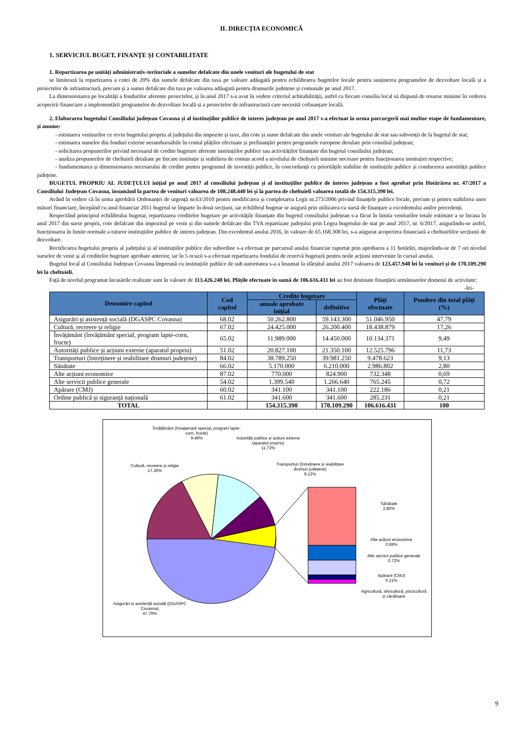II. DIRECȚIA ECONOMICĂ
1. SERVICIUL BUGET, FINANȚE ȘI CONTABILITATE
1. Repartizarea pe unități administrativ-teritoriale a sumelor defalcate din unele venituri ale bugetului de stat
se limitează la repartizarea a cotei de 20% din sumele defalcate din taxa pe valoare adăugată pentru echilibrarea bugetelor locale pentru susținerea programelor de dezvoltare locală și a proiectelor de infrastructură, precum și a sumei defalcate din taxa pe valoarea adăugată pentru drumurile județene și comunale pe anul 2017.
La dimensionarea pe localități a fondurilor aferente proiectelor, și în anul 2017 s-a avut în vedere criteriul achitabilității, astfel ca fiecare consiliu local să dispună de resurse minime în vederea acoperirii financiare a implementării programelor de dezvoltare locală și a proiectelor de infrastructură care necesită cofinanțare locală.
2. Elaborarea bugetului Consiliului județean Covasna și al instituțiilor publice de interes județean pe anul 2017 s-a efectuat în urma parcurgerii mai multor etape de fundamentare, și anume:
- estimarea veniturilor ce revin bugetului propriu al județului din impozite și taxe, din cote și sume defalcate din unele venituri ale bugetului de stat sau subvenții de la bugetul de stat;
- estimarea sumelor din fonduri externe nerambursabile în contul plăților efectuate și prefinanțări pentru programele europene derulate prin consiliul județean;
- solicitarea propunerilor privind necesarul de credite bugetare aferente instituțiilor publice sau activităților finanțate din bugetul consiliului județean;
- analiza propunerilor de cheltuieli detaliate pe fiecare instituție și stabilirea de comun acord a nivelului de cheltuieli minime necesare pentru funcționarea instituției respective;
- fundamentarea și dimensionarea necesarului de credite pentru programul de investiții publice, în concordanță cu prioritățile stabilite de instituțiile publice și conducerea autorității publice județene.
BUGETUL PROPRIU AL JUDEȚULUI inițial pe anul 2017 al consiliului județean și al instituțiilor publice de interes județean a fost aprobat prin Hotărârea nr. 47/2017 a Consiliului Județean Covasna, însumând la partea de venituri valoarea de 108.248.440 lei și la partea de cheltuieli valoarea totală de 154.315.390 lei.
Având în vedere că în urma aprobării Ordonanței de urgență nr.63/2010 pentru modificarea și completarea Legii nr.273/2006 privind finanțele publice locale, precum și pentru stabilirea unor măsuri financiare, începând cu anul financiar 2011 bugetul se împarte în două secțiuni, iar echilibrul bugetar se asigură prin utilizarea ca sursă de finanțare a excedentului anilor precedenți.
Respectând principiul echilibrului bugetar, repartizarea creditelor bugetare pe activitățile finanțate din bugetul consiliului județean s-a făcut în limita veniturilor totale estimate a se încasa în anul 2017 din surse proprii, cote defalcate din impozitul pe venit și din sumele defalcate din TVA repartizate județului prin Legea bugetului de stat pe anul 2017, nr. 6/2017, asigurându-se astfel, funcționarea în limite normale a tuturor instituțiilor publice de interes județean. Din excedentul anului 2016, în valoare de 65.168.308 lei, s-a asigurat acoperirea financiară a cheltuielilor secțiunii de dezvoltare.
Rectificarea bugetului propriu al județului și al instituțiilor publice din subordine s-a efectuat pe parcursul anului financiar raportat prin aprobarea a 11 hotărâri, majorându-se de 7 ori nivelul surselor de venit și al creditelor bugetare aprobate anterior, iar în 5 ocazii s-a efectuat repartizarea fondului de rezervă bugetară pentru noile acțiuni intervenite în cursul anului.
Bugetul local al Consiliului Județean Covasna împreună cu instituțiile publice de sub autoritatea s-a a însumat la sfârșitul anului 2017 valoarea de 123.457.940 lei la venituri și de 170.109.290 lei la cheltuieli.
Față de nivelul programat încasările realizate sunt în valoare de 113.426.248 lei. Plățile efectuate în sumă de 106.616.431 lei au fost destinate finanțării următoarelor domenii de activitate:
-lei-
| Denumire capitol | Cod capitol | Credite bugetare | | Plăți efectuate | Pondere din total plăți (%) |
| --- | --- | --- | --- | --- | --- |
| | | anuale aprobate inițial | definitive | | |
| Asigurări și asistență socială (DGASPC Covasna) | 68.02 | 50.262.800 | 59.143.300 | 51.046.950 | 47,79 |
| Cultură, recreere și religie | 67.02 | 24.425.000 | 26.200.400 | 18.438.879 | 17,26 |
| Învățământ (învățământ special, program lapte-corn, fructe) | 65.02 | 11.989.000 | 14.450.000 | 10.134.371 | 9,49 |
| Autorități publice și acțiuni externe (aparatul propriu) | 51.02 | 20.827.100 | 21.350.100 | 12.525.796 | 11,73 |
| Transporturi (întreținere și reabilitare drumuri județene) | 84.02 | 38.789.250 | 39.981.250 | 9.478.623 | 9,13 |
| Sănătate | 66.02 | 5.170.000 | 6.210.000 | 2.986.802 | 2,80 |
| Alte acțiuni economice | 87.02 | 770.000 | 824.900 | 732.348 | 0,69 |
| Alte servicii publice generale | 54.02 | 1.399.540 | 1.266.640 | 765.245 | 0,72 |
| Apărare (CMJ) | 60.02 | 341.100 | 341.100 | 222.186 | 0,21 |
| Ordine publică și siguranță națională | 61.02 | 341.600 | 341.600 | 285.231 | 0,21 |
| TOTAL | | 154.315.390 | 170.109.290 | 106.616.431 | 100 |
Învățământ (învațamant special, program lapte-corn, fructe)
9.49%
Autorități publice și acțiuni externe (aparatul propriu)
11.73%
Cultură, recreere și religie
17.26%
Transporturi (întreținere și reabilitare drumuri județene)
9.13%
Sănătate
2.80%
Alte acțiuni economice
0.69%
Alte servicii publice generale
0.72%
Apărare (CMJ)
0.21%
Agricultură, silvicultură, piscicultură și vânătoare
Asigurări și asistență socială (DGASPC Covasna)
47.79%
9